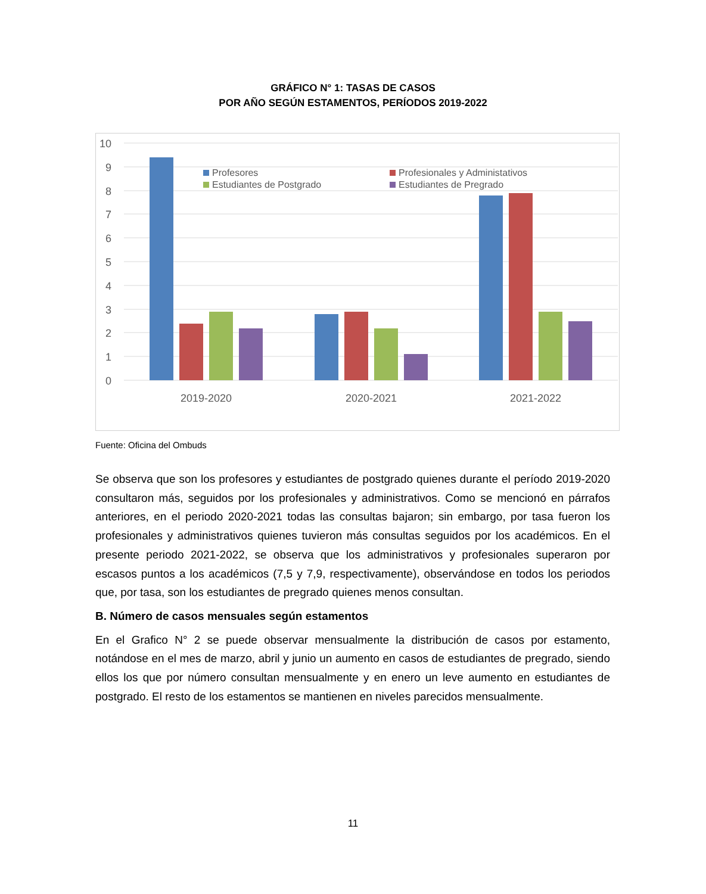GRÁFICO N° 1: TASAS DE CASOS
POR AÑO SEGÚN ESTAMENTOS, PERÍODOS 2019-2022
10
9
8
7
6
5
4
3
2
1
0
Profesores
Profesionales y Administativos
Estudiantes de Postgrado
Estudiantes de Pregrado
2019-2020
2020-2021
2021-2022
Fuente: Oficina del Ombuds
Se observa que son los profesores y estudiantes de postgrado quienes durante el período 2019-2020 consultaron más, seguidos por los profesionales y administrativos. Como se mencionó en párrafos anteriores, en el periodo 2020-2021 todas las consultas bajaron; sin embargo, por tasa fueron los profesionales y administrativos quienes tuvieron más consultas seguidos por los académicos. En el presente periodo 2021-2022, se observa que los administrativos y profesionales superaron por escasos puntos a los académicos (7,5 y 7,9, respectivamente), observándose en todos los periodos que, por tasa, son los estudiantes de pregrado quienes menos consultan.
B. Número de casos mensuales según estamentos
En el Grafico N° 2 se puede observar mensualmente la distribución de casos por estamento, notándose en el mes de marzo, abril y junio un aumento en casos de estudiantes de pregrado, siendo ellos los que por número consultan mensualmente y en enero un leve aumento en estudiantes de postgrado. El resto de los estamentos se mantienen en niveles parecidos mensualmente.
11